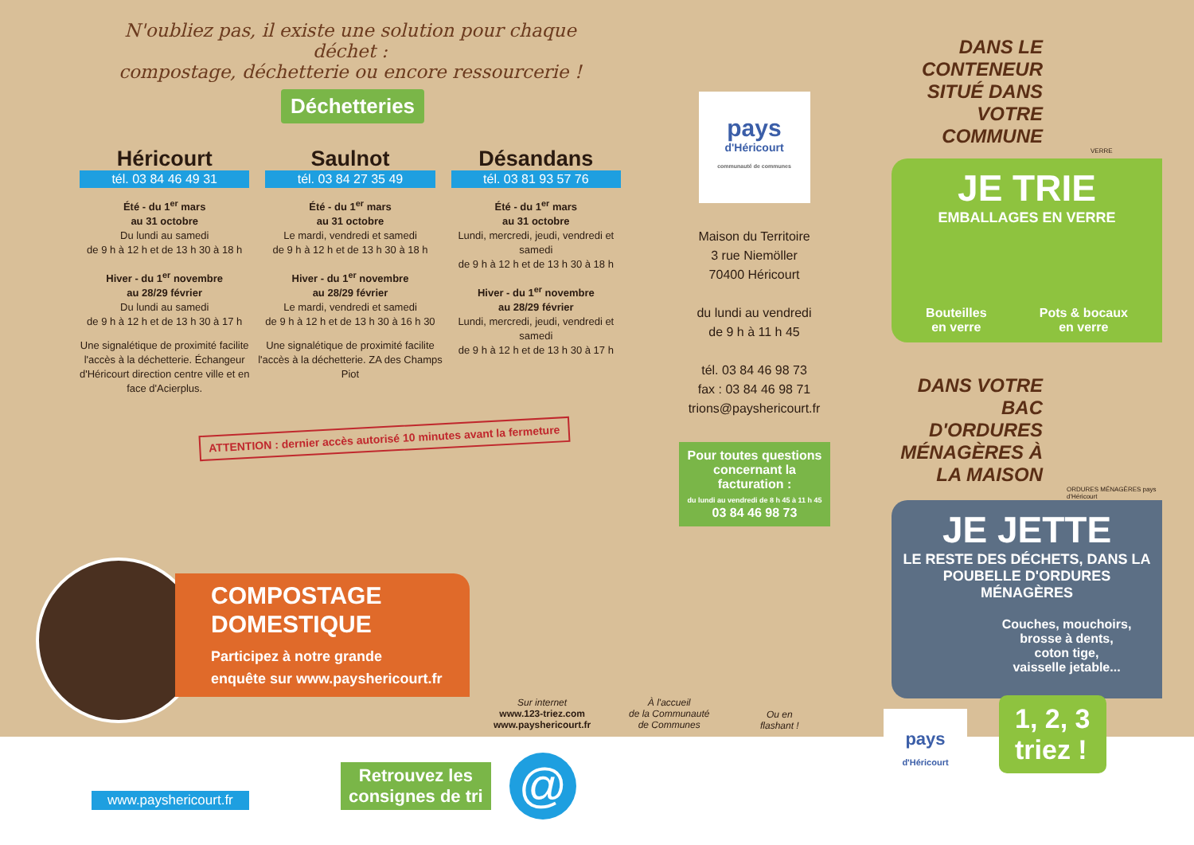N'oubliez pas, il existe une solution pour chaque déchet :
compostage, déchetterie ou encore ressourcerie !
Déchetteries
Héricourt
tél. 03 84 46 49 31
Été - du 1<sup>er</sup> mars
au 31 octobre
Du lundi au samedi
de 9 h à 12 h et de 13 h 30 à 18 h
Hiver - du 1<sup>er</sup> novembre
au 28/29 février
Du lundi au samedi
de 9 h à 12 h et de 13 h 30 à 17 h
Une signalétique de proximité facilite l'accès à la déchetterie. Échangeur d'Héricourt direction centre ville et en face d'Acierplus.
Saulnot
tél. 03 84 27 35 49
Été - du 1<sup>er</sup> mars
au 31 octobre
Le mardi, vendredi et samedi
de 9 h à 12 h et de 13 h 30 à 18 h
Hiver - du 1<sup>er</sup> novembre
au 28/29 février
Le mardi, vendredi et samedi
de 9 h à 12 h et de 13 h 30 à 16 h 30
Une signalétique de proximité facilite l'accès à la déchetterie. ZA des Champs Piot
Désandans
tél. 03 81 93 57 76
Été - du 1<sup>er</sup> mars
au 31 octobre
Lundi, mercredi, jeudi, vendredi et samedi
de 9 h à 12 h et de 13 h 30 à 18 h
Hiver - du 1<sup>er</sup> novembre
au 28/29 février
Lundi, mercredi, jeudi, vendredi et samedi
de 9 h à 12 h et de 13 h 30 à 17 h
ATTENTION : dernier accès autorisé 10 minutes avant la fermeture
pays
d'Héricourt
communauté de communes
Maison du Territoire
3 rue Niemöller
70400 Héricourt
du lundi au vendredi
de 9 h à 11 h 45
tél. 03 84 46 98 73
fax : 03 84 46 98 71
trions@payshericourt.fr
Pour toutes questions concernant la facturation :
du lundi au vendredi de 8 h 45 à 11 h 45
03 84 46 98 73
COMPOSTAGE
DOMESTIQUE
Participez à notre grande
enquête sur www.payshericourt.fr
DANS LE CONTENEUR SITUÉ DANS VOTRE COMMUNE
VERRE
JE TRIE
EMBALLAGES EN VERRE
Bouteilles
en verre Pots & bocaux
en verre
DANS VOTRE BAC D'ORDURES MÉNAGÈRES À LA MAISON
ORDURES MÉNAGÈRES pays d'Héricourt
JE JETTE
LE RESTE DES DÉCHETS, DANS LA POUBELLE D'ORDURES MÉNAGÈRES
Couches, mouchoirs,
brosse à dents,
coton tige,
vaisselle jetable...
Sur internet
www.123-triez.com
www.payshericourt.fr
À l'accueil
de la Communauté
de Communes
Ou en
flashant !
www.payshericourt.fr
Retrouvez les
consignes de tri
@
pays
d'Héricourt
1, 2, 3
triez !